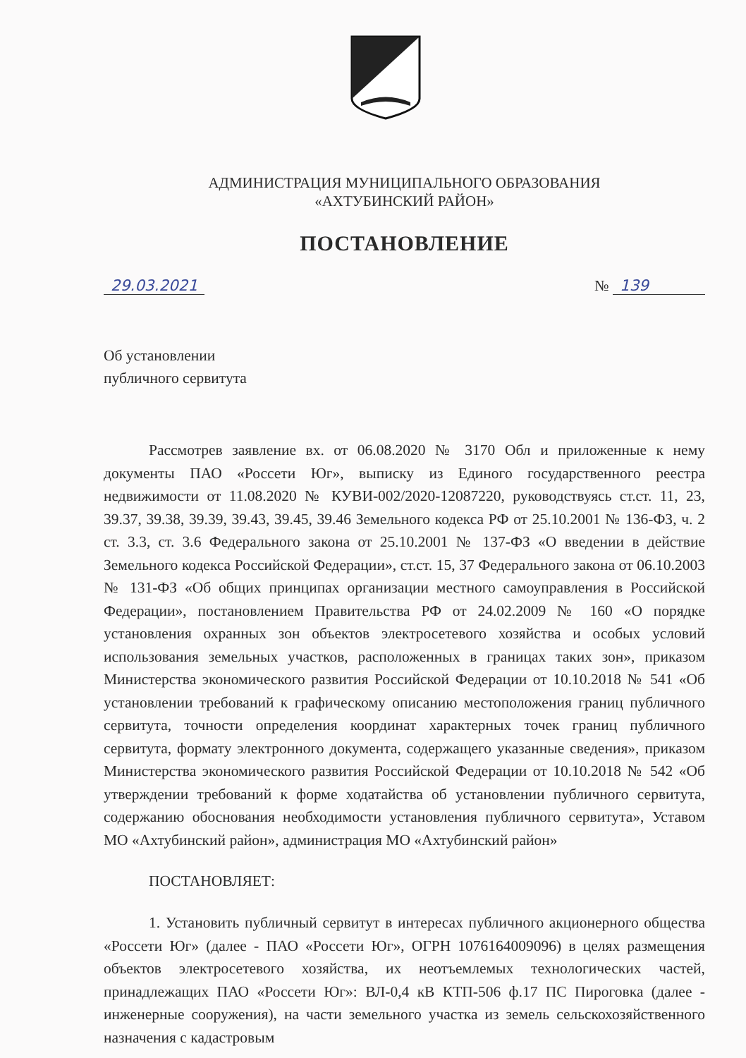АДМИНИСТРАЦИЯ МУНИЦИПАЛЬНОГО ОБРАЗОВАНИЯ
«АХТУБИНСКИЙ РАЙОН»
ПОСТАНОВЛЕНИЕ
29.03.2021 № 139
Об установлении
публичного сервитута
Рассмотрев заявление вх. от 06.08.2020 № 3170 Обл и приложенные к нему документы ПАО «Россети Юг», выписку из Единого государственного реестра недвижимости от 11.08.2020 № КУВИ-002/2020-12087220, руководствуясь ст.ст. 11, 23, 39.37, 39.38, 39.39, 39.43, 39.45, 39.46 Земельного кодекса РФ от 25.10.2001 № 136-ФЗ, ч. 2 ст. 3.3, ст. 3.6 Федерального закона от 25.10.2001 № 137-ФЗ «О введении в действие Земельного кодекса Российской Федерации», ст.ст. 15, 37 Федерального закона от 06.10.2003 № 131-ФЗ «Об общих принципах организации местного самоуправления в Российской Федерации», постановлением Правительства РФ от 24.02.2009 № 160 «О порядке установления охранных зон объектов электросетевого хозяйства и особых условий использования земельных участков, расположенных в границах таких зон», приказом Министерства экономического развития Российской Федерации от 10.10.2018 № 541 «Об установлении требований к графическому описанию местоположения границ публичного сервитута, точности определения координат характерных точек границ публичного сервитута, формату электронного документа, содержащего указанные сведения», приказом Министерства экономического развития Российской Федерации от 10.10.2018 № 542 «Об утверждении требований к форме ходатайства об установлении публичного сервитута, содержанию обоснования необходимости установления публичного сервитута», Уставом МО «Ахтубинский район», администрация МО «Ахтубинский район»
ПОСТАНОВЛЯЕТ:
1. Установить публичный сервитут в интересах публичного акционерного общества «Россети Юг» (далее - ПАО «Россети Юг», ОГРН 1076164009096) в целях размещения объектов электросетевого хозяйства, их неотъемлемых технологических частей, принадлежащих ПАО «Россети Юг»: ВЛ-0,4 кВ КТП-506 ф.17 ПС Пироговка (далее - инженерные сооружения), на части земельного участка из земель сельскохозяйственного назначения с кадастровым